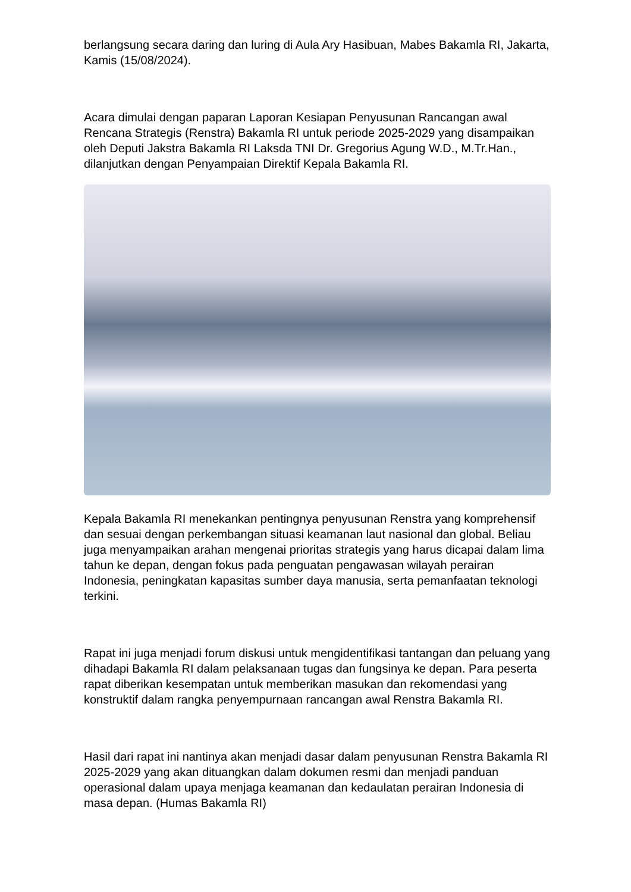berlangsung secara daring dan luring di Aula Ary Hasibuan, Mabes Bakamla RI, Jakarta, Kamis (15/08/2024).
Acara dimulai dengan paparan Laporan Kesiapan Penyusunan Rancangan awal Rencana Strategis (Renstra) Bakamla RI untuk periode 2025-2029 yang disampaikan oleh Deputi Jakstra Bakamla RI Laksda TNI Dr. Gregorius Agung W.D., M.Tr.Han., dilanjutkan dengan Penyampaian Direktif Kepala Bakamla RI.
Kepala Bakamla RI menekankan pentingnya penyusunan Renstra yang komprehensif dan sesuai dengan perkembangan situasi keamanan laut nasional dan global. Beliau juga menyampaikan arahan mengenai prioritas strategis yang harus dicapai dalam lima tahun ke depan, dengan fokus pada penguatan pengawasan wilayah perairan Indonesia, peningkatan kapasitas sumber daya manusia, serta pemanfaatan teknologi terkini.
Rapat ini juga menjadi forum diskusi untuk mengidentifikasi tantangan dan peluang yang dihadapi Bakamla RI dalam pelaksanaan tugas dan fungsinya ke depan. Para peserta rapat diberikan kesempatan untuk memberikan masukan dan rekomendasi yang konstruktif dalam rangka penyempurnaan rancangan awal Renstra Bakamla RI.
Hasil dari rapat ini nantinya akan menjadi dasar dalam penyusunan Renstra Bakamla RI 2025-2029 yang akan dituangkan dalam dokumen resmi dan menjadi panduan operasional dalam upaya menjaga keamanan dan kedaulatan perairan Indonesia di masa depan. (Humas Bakamla RI)